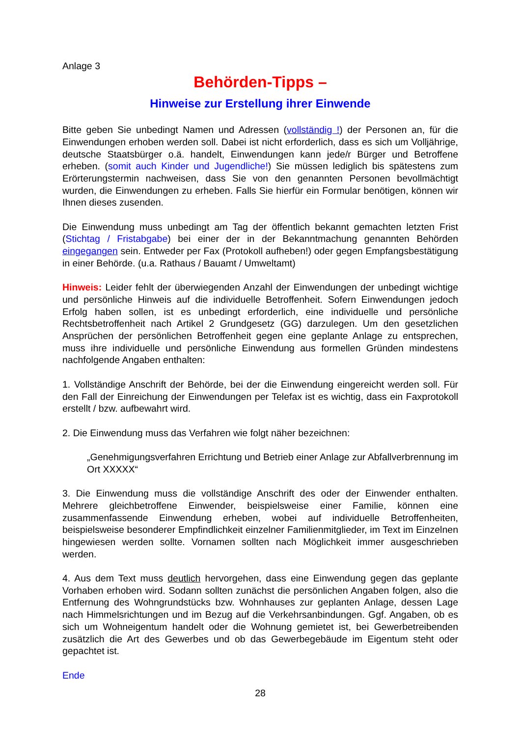Anlage 3
Behörden-Tipps –
Hinweise zur Erstellung ihrer Einwende
Bitte geben Sie unbedingt Namen und Adressen (vollständig !) der Personen an, für die Einwendungen erhoben werden soll. Dabei ist nicht erforderlich, dass es sich um Volljährige, deutsche Staatsbürger o.ä. handelt, Einwendungen kann jede/r Bürger und Betroffene erheben. (somit auch Kinder und Jugendliche!) Sie müssen lediglich bis spätestens zum Erörterungstermin nachweisen, dass Sie von den genannten Personen bevollmächtigt wurden, die Einwendungen zu erheben. Falls Sie hierfür ein Formular benötigen, können wir Ihnen dieses zusenden.
Die Einwendung muss unbedingt am Tag der öffentlich bekannt gemachten letzten Frist (Stichtag / Fristabgabe) bei einer der in der Bekanntmachung genannten Behörden eingegangen sein. Entweder per Fax (Protokoll aufheben!) oder gegen Empfangsbestätigung in einer Behörde. (u.a. Rathaus / Bauamt / Umweltamt)
Hinweis: Leider fehlt der überwiegenden Anzahl der Einwendungen der unbedingt wichtige und persönliche Hinweis auf die individuelle Betroffenheit. Sofern Einwendungen jedoch Erfolg haben sollen, ist es unbedingt erforderlich, eine individuelle und persönliche Rechtsbetroffenheit nach Artikel 2 Grundgesetz (GG) darzulegen. Um den gesetzlichen Ansprüchen der persönlichen Betroffenheit gegen eine geplante Anlage zu entsprechen, muss ihre individuelle und persönliche Einwendung aus formellen Gründen mindestens nachfolgende Angaben enthalten:
1. Vollständige Anschrift der Behörde, bei der die Einwendung eingereicht werden soll. Für den Fall der Einreichung der Einwendungen per Telefax ist es wichtig, dass ein Faxprotokoll erstellt / bzw. aufbewahrt wird.
2. Die Einwendung muss das Verfahren wie folgt näher bezeichnen:
„Genehmigungsverfahren Errichtung und Betrieb einer Anlage zur Abfallverbrennung im Ort XXXXX“
3. Die Einwendung muss die vollständige Anschrift des oder der Einwender enthalten. Mehrere gleichbetroffene Einwender, beispielsweise einer Familie, können eine zusammenfassende Einwendung erheben, wobei auf individuelle Betroffenheiten, beispielsweise besonderer Empfindlichkeit einzelner Familienmitglieder, im Text im Einzelnen hingewiesen werden sollte. Vornamen sollten nach Möglichkeit immer ausgeschrieben werden.
4. Aus dem Text muss deutlich hervorgehen, dass eine Einwendung gegen das geplante Vorhaben erhoben wird. Sodann sollten zunächst die persönlichen Angaben folgen, also die Entfernung des Wohngrundstücks bzw. Wohnhauses zur geplanten Anlage, dessen Lage nach Himmelsrichtungen und im Bezug auf die Verkehrsanbindungen. Ggf. Angaben, ob es sich um Wohneigentum handelt oder die Wohnung gemietet ist, bei Gewerbetreibenden zusätzlich die Art des Gewerbes und ob das Gewerbegebäude im Eigentum steht oder gepachtet ist.
Ende
28